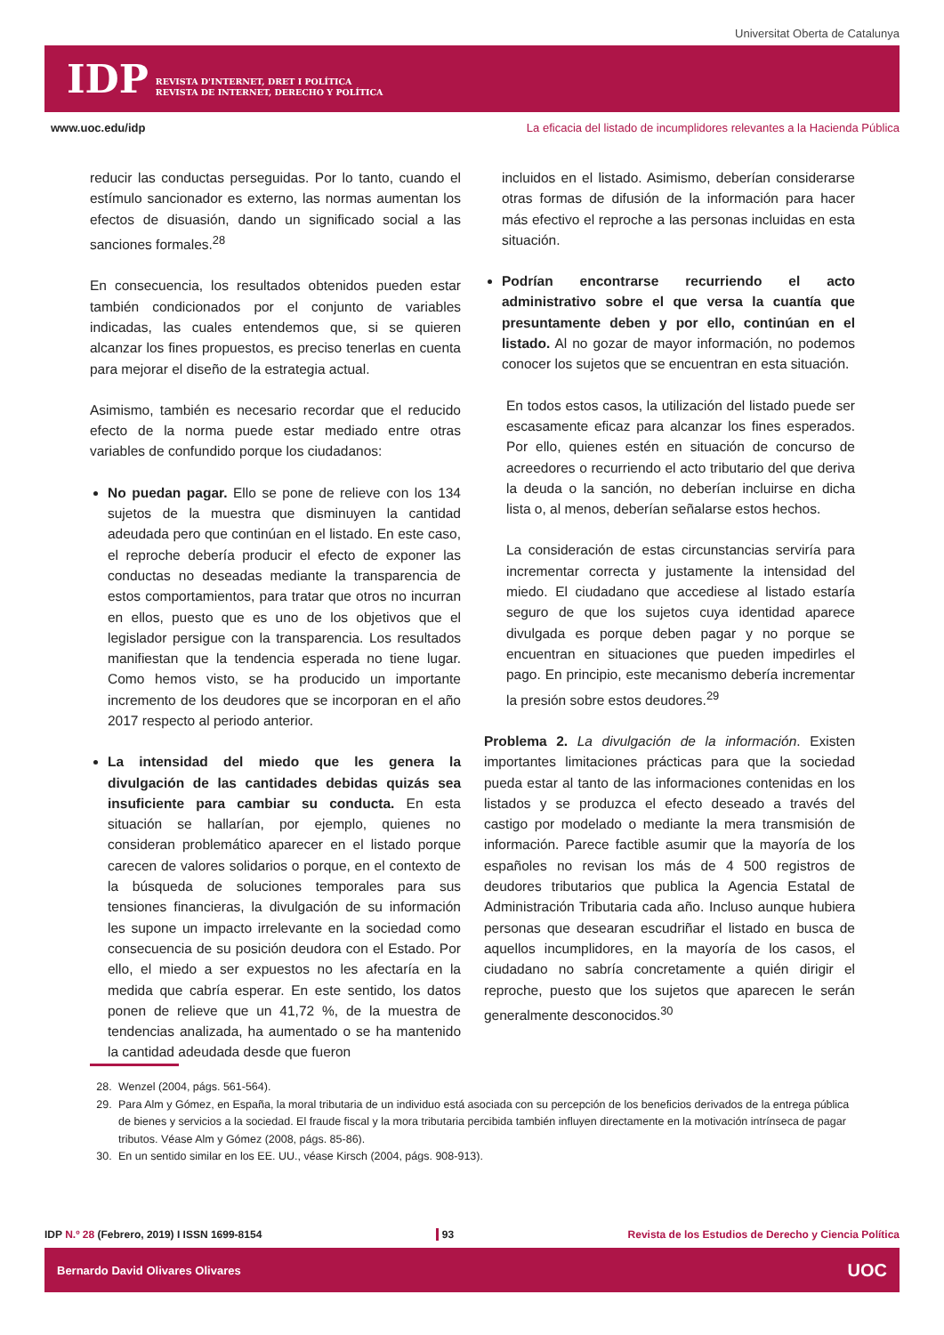Universitat Oberta de Catalunya
IDP REVISTA D'INTERNET, DRET I POLÍTICA
REVISTA DE INTERNET, DERECHO Y POLÍTICA
www.uoc.edu/idp La eficacia del listado de incumplidores relevantes a la Hacienda Pública
reducir las conductas perseguidas. Por lo tanto, cuando el estímulo sancionador es externo, las normas aumentan los efectos de disuasión, dando un significado social a las sanciones formales.<sup>28</sup>
En consecuencia, los resultados obtenidos pueden estar también condicionados por el conjunto de variables indicadas, las cuales entendemos que, si se quieren alcanzar los fines propuestos, es preciso tenerlas en cuenta para mejorar el diseño de la estrategia actual.
Asimismo, también es necesario recordar que el reducido efecto de la norma puede estar mediado entre otras variables de confundido porque los ciudadanos:
No puedan pagar. Ello se pone de relieve con los 134 sujetos de la muestra que disminuyen la cantidad adeudada pero que continúan en el listado. En este caso, el reproche debería producir el efecto de exponer las conductas no deseadas mediante la transparencia de estos comportamientos, para tratar que otros no incurran en ellos, puesto que es uno de los objetivos que el legislador persigue con la transparencia. Los resultados manifiestan que la tendencia esperada no tiene lugar. Como hemos visto, se ha producido un importante incremento de los deudores que se incorporan en el año 2017 respecto al periodo anterior.
La intensidad del miedo que les genera la divulgación de las cantidades debidas quizás sea insuficiente para cambiar su conducta. En esta situación se hallarían, por ejemplo, quienes no consideran problemático aparecer en el listado porque carecen de valores solidarios o porque, en el contexto de la búsqueda de soluciones temporales para sus tensiones financieras, la divulgación de su información les supone un impacto irrelevante en la sociedad como consecuencia de su posición deudora con el Estado. Por ello, el miedo a ser expuestos no les afectaría en la medida que cabría esperar. En este sentido, los datos ponen de relieve que un 41,72 %, de la muestra de tendencias analizada, ha aumentado o se ha mantenido la cantidad adeudada desde que fueron
incluidos en el listado. Asimismo, deberían considerarse otras formas de difusión de la información para hacer más efectivo el reproche a las personas incluidas en esta situación.
Podrían encontrarse recurriendo el acto administrativo sobre el que versa la cuantía que presuntamente deben y por ello, continúan en el listado. Al no gozar de mayor información, no podemos conocer los sujetos que se encuentran en esta situación.
En todos estos casos, la utilización del listado puede ser escasamente eficaz para alcanzar los fines esperados. Por ello, quienes estén en situación de concurso de acreedores o recurriendo el acto tributario del que deriva la deuda o la sanción, no deberían incluirse en dicha lista o, al menos, deberían señalarse estos hechos.
La consideración de estas circunstancias serviría para incrementar correcta y justamente la intensidad del miedo. El ciudadano que accediese al listado estaría seguro de que los sujetos cuya identidad aparece divulgada es porque deben pagar y no porque se encuentran en situaciones que pueden impedirles el pago. En principio, este mecanismo debería incrementar la presión sobre estos deudores.<sup>29</sup>
Problema 2. La divulgación de la información. Existen importantes limitaciones prácticas para que la sociedad pueda estar al tanto de las informaciones contenidas en los listados y se produzca el efecto deseado a través del castigo por modelado o mediante la mera transmisión de información. Parece factible asumir que la mayoría de los españoles no revisan los más de 4 500 registros de deudores tributarios que publica la Agencia Estatal de Administración Tributaria cada año. Incluso aunque hubiera personas que desearan escudriñar el listado en busca de aquellos incumplidores, en la mayoría de los casos, el ciudadano no sabría concretamente a quién dirigir el reproche, puesto que los sujetos que aparecen le serán generalmente desconocidos.<sup>30</sup>
28. Wenzel (2004, págs. 561-564).
29. Para Alm y Gómez, en España, la moral tributaria de un individuo está asociada con su percepción de los beneficios derivados de la entrega pública de bienes y servicios a la sociedad. El fraude fiscal y la mora tributaria percibida también influyen directamente en la motivación intrínseca de pagar tributos. Véase Alm y Gómez (2008, págs. 85-86).
30. En un sentido similar en los EE. UU., véase Kirsch (2004, págs. 908-913).
IDP N.º 28 (Febrero, 2019) I ISSN 1699-8154 93 Revista de los Estudios de Derecho y Ciencia Política
Bernardo David Olivares Olivares UOC